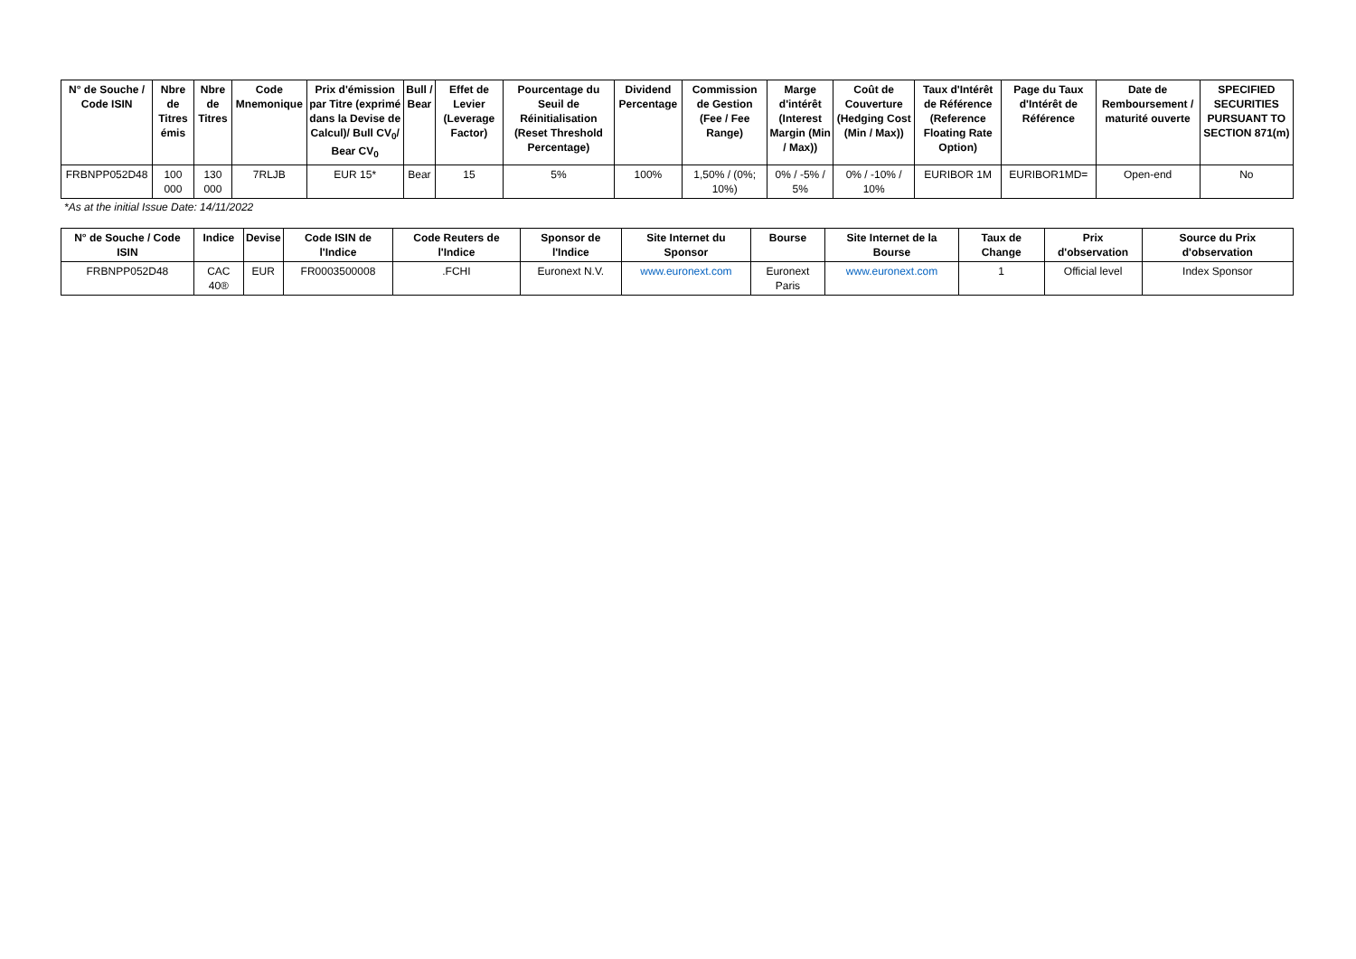| N° de Souche / Code ISIN | Nbre de Titres émis | Nbre de Titres | Code Mnemonique | Prix d'émission par Titre (exprimé dans la Devise de Calcul)/ Bull CV<sub>0</sub>/ Bear CV<sub>0</sub> | Bull / Bear | Effet de Levier (Leverage Factor) | Pourcentage du Seuil de Réinitialisation (Reset Threshold Percentage) | Dividend Percentage | Commission de Gestion (Fee / Fee Range) | Marge d'intérêt (Interest Margin (Min / Max)) | Coût de Couverture (Hedging Cost (Min / Max)) | Taux d'Intérêt de Référence (Reference Floating Rate Option) | Page du Taux d'Intérêt de Référence | Date de Remboursement / maturité ouverte | SPECIFIED SECURITIES PURSUANT TO SECTION 871(m) |
| --- | --- | --- | --- | --- | --- | --- | --- | --- | --- | --- | --- | --- | --- | --- | --- |
| FRBNPP052D48 | 100 000 | 130 000 | 7RLJB | EUR 15* | Bear | 15 | 5% | 100% | 1,50% / (0%; 10%) | 0% / -5% / 5% | 0% / -10% / 10% | EURIBOR 1M | EURIBOR1MD= | Open-end | No |
*As at the initial Issue Date: 14/11/2022
| N° de Souche / Code ISIN | Indice | Devise | Code ISIN de l'Indice | Code Reuters de l'Indice | Sponsor de l'Indice | Site Internet du Sponsor | Bourse | Site Internet de la Bourse | Taux de Change | Prix d'observation | Source du Prix d'observation |
| --- | --- | --- | --- | --- | --- | --- | --- | --- | --- | --- | --- |
| FRBNPP052D48 | CAC 40® | EUR | FR0003500008 | .FCHI | Euronext N.V. | www.euronext.com | Euronext Paris | www.euronext.com | 1 | Official level | Index Sponsor |